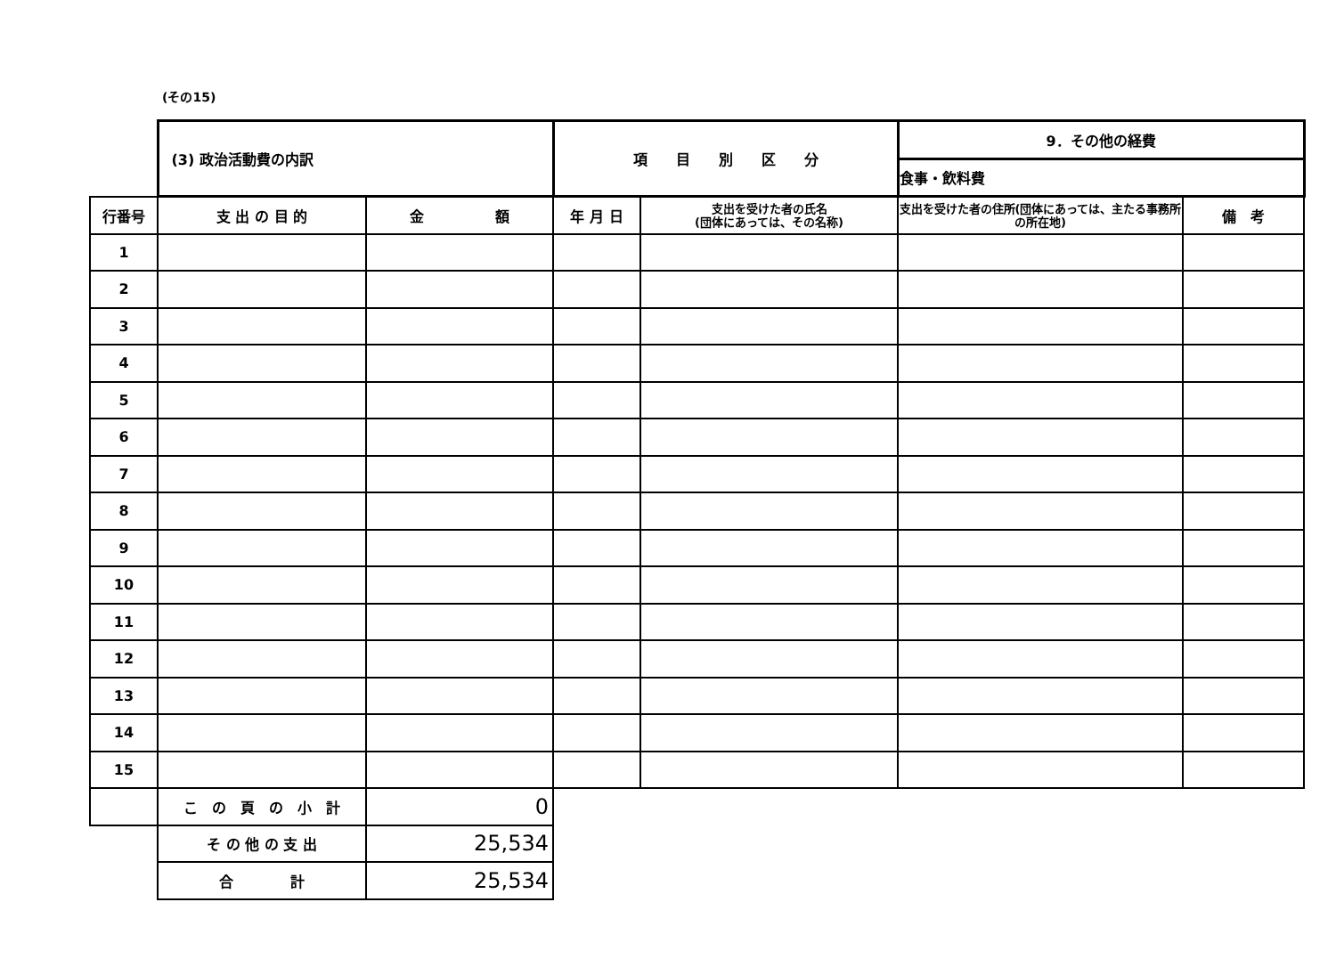(その15)
| | (3) 政治活動費の内訳 | | 項 目 別 区 分 | | 9．その他の経費 | |
| | | | | | 食事・飲料費 | |
| 行番号 | 支 出 の 目 的 | 金 額 | 年 月 日 | 支出を受けた者の氏名 (団体にあっては、その名称) | 支出を受けた者の住所(団体にあっては、主たる事務所の所在地) | 備 考 |
| 1 | | | | | | |
| 2 | | | | | | |
| 3 | | | | | | |
| 4 | | | | | | |
| 5 | | | | | | |
| 6 | | | | | | |
| 7 | | | | | | |
| 8 | | | | | | |
| 9 | | | | | | |
| 10 | | | | | | |
| 11 | | | | | | |
| 12 | | | | | | |
| 13 | | | | | | |
| 14 | | | | | | |
| 15 | | | | | | |
| | こ の 頁 の 小 計 | 0 | | | | |
| | そ の 他 の 支 出 | 25,534 | | | | |
| | 合 計 | 25,534 | | | | |